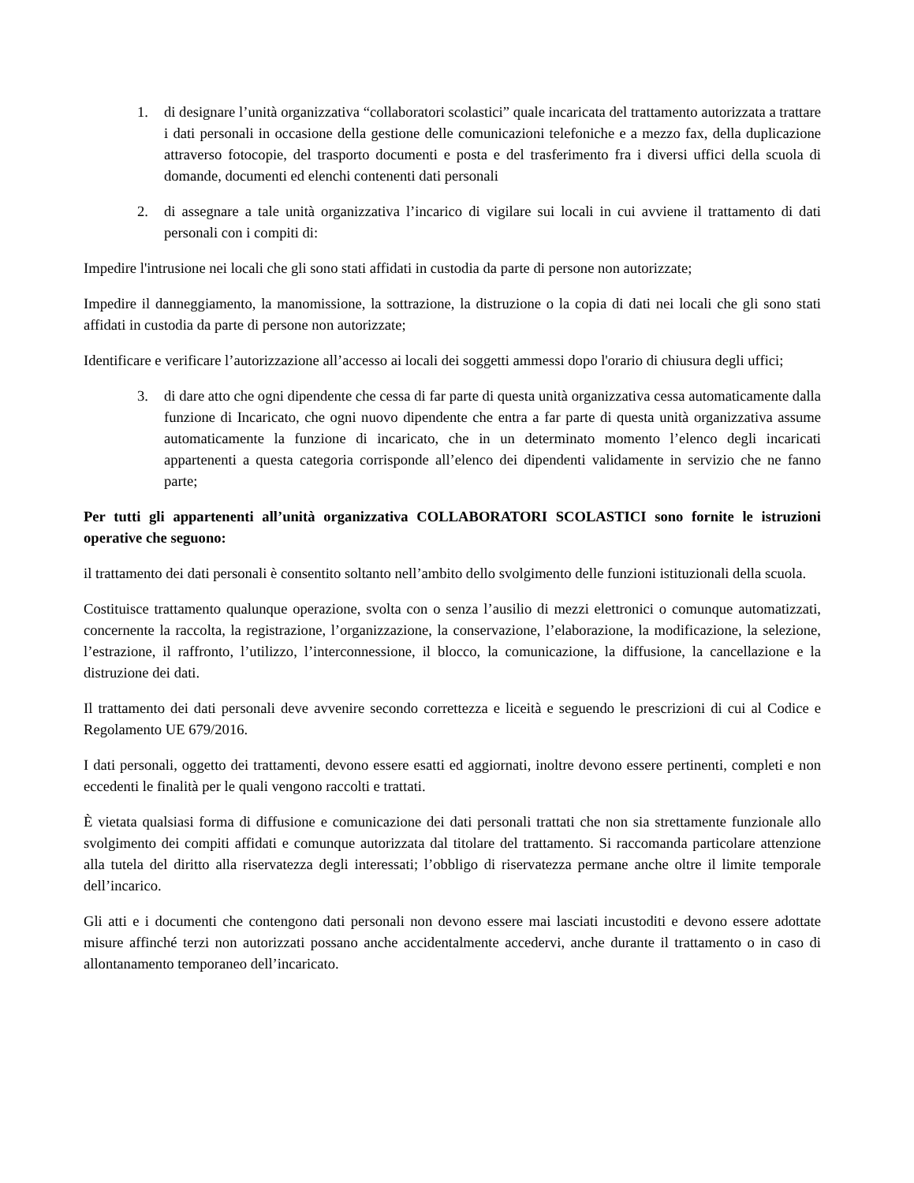1. di designare l’unità organizzativa “collaboratori scolastici” quale incaricata del trattamento autorizzata a trattare i dati personali in occasione della gestione delle comunicazioni telefoniche e a mezzo fax, della duplicazione attraverso fotocopie, del trasporto documenti e posta e del trasferimento fra i diversi uffici della scuola di domande, documenti ed elenchi contenenti dati personali
2. di assegnare a tale unità organizzativa l’incarico di vigilare sui locali in cui avviene il trattamento di dati personali con i compiti di:
Impedire l'intrusione nei locali che gli sono stati affidati in custodia da parte di persone non autorizzate;
Impedire il danneggiamento, la manomissione, la sottrazione, la distruzione o la copia di dati nei locali che gli sono stati affidati in custodia da parte di persone non autorizzate;
Identificare e verificare l’autorizzazione all’accesso ai locali dei soggetti ammessi dopo l'orario di chiusura degli uffici;
3. di dare atto che ogni dipendente che cessa di far parte di questa unità organizzativa cessa automaticamente dalla funzione di Incaricato, che ogni nuovo dipendente che entra a far parte di questa unità organizzativa assume automaticamente la funzione di incaricato, che in un determinato momento l’elenco degli incaricati appartenenti a questa categoria corrisponde all’elenco dei dipendenti validamente in servizio che ne fanno parte;
Per tutti gli appartenenti all’unità organizzativa COLLABORATORI SCOLASTICI sono fornite le istruzioni operative che seguono:
il trattamento dei dati personali è consentito soltanto nell’ambito dello svolgimento delle funzioni istituzionali della scuola.
Costituisce trattamento qualunque operazione, svolta con o senza l’ausilio di mezzi elettronici o comunque automatizzati, concernente la raccolta, la registrazione, l’organizzazione, la conservazione, l’elaborazione, la modificazione, la selezione, l’estrazione, il raffronto, l’utilizzo, l’interconnessione, il blocco, la comunicazione, la diffusione, la cancellazione e la distruzione dei dati.
Il trattamento dei dati personali deve avvenire secondo correttezza e liceità e seguendo le prescrizioni di cui al Codice e Regolamento UE 679/2016.
I dati personali, oggetto dei trattamenti, devono essere esatti ed aggiornati, inoltre devono essere pertinenti, completi e non eccedenti le finalità per le quali vengono raccolti e trattati.
È vietata qualsiasi forma di diffusione e comunicazione dei dati personali trattati che non sia strettamente funzionale allo svolgimento dei compiti affidati e comunque autorizzata dal titolare del trattamento. Si raccomanda particolare attenzione alla tutela del diritto alla riservatezza degli interessati; l’obbligo di riservatezza permane anche oltre il limite temporale dell’incarico.
Gli atti e i documenti che contengono dati personali non devono essere mai lasciati incustoditi e devono essere adottate misure affinché terzi non autorizzati possano anche accidentalmente accedervi, anche durante il trattamento o in caso di allontanamento temporaneo dell’incaricato.